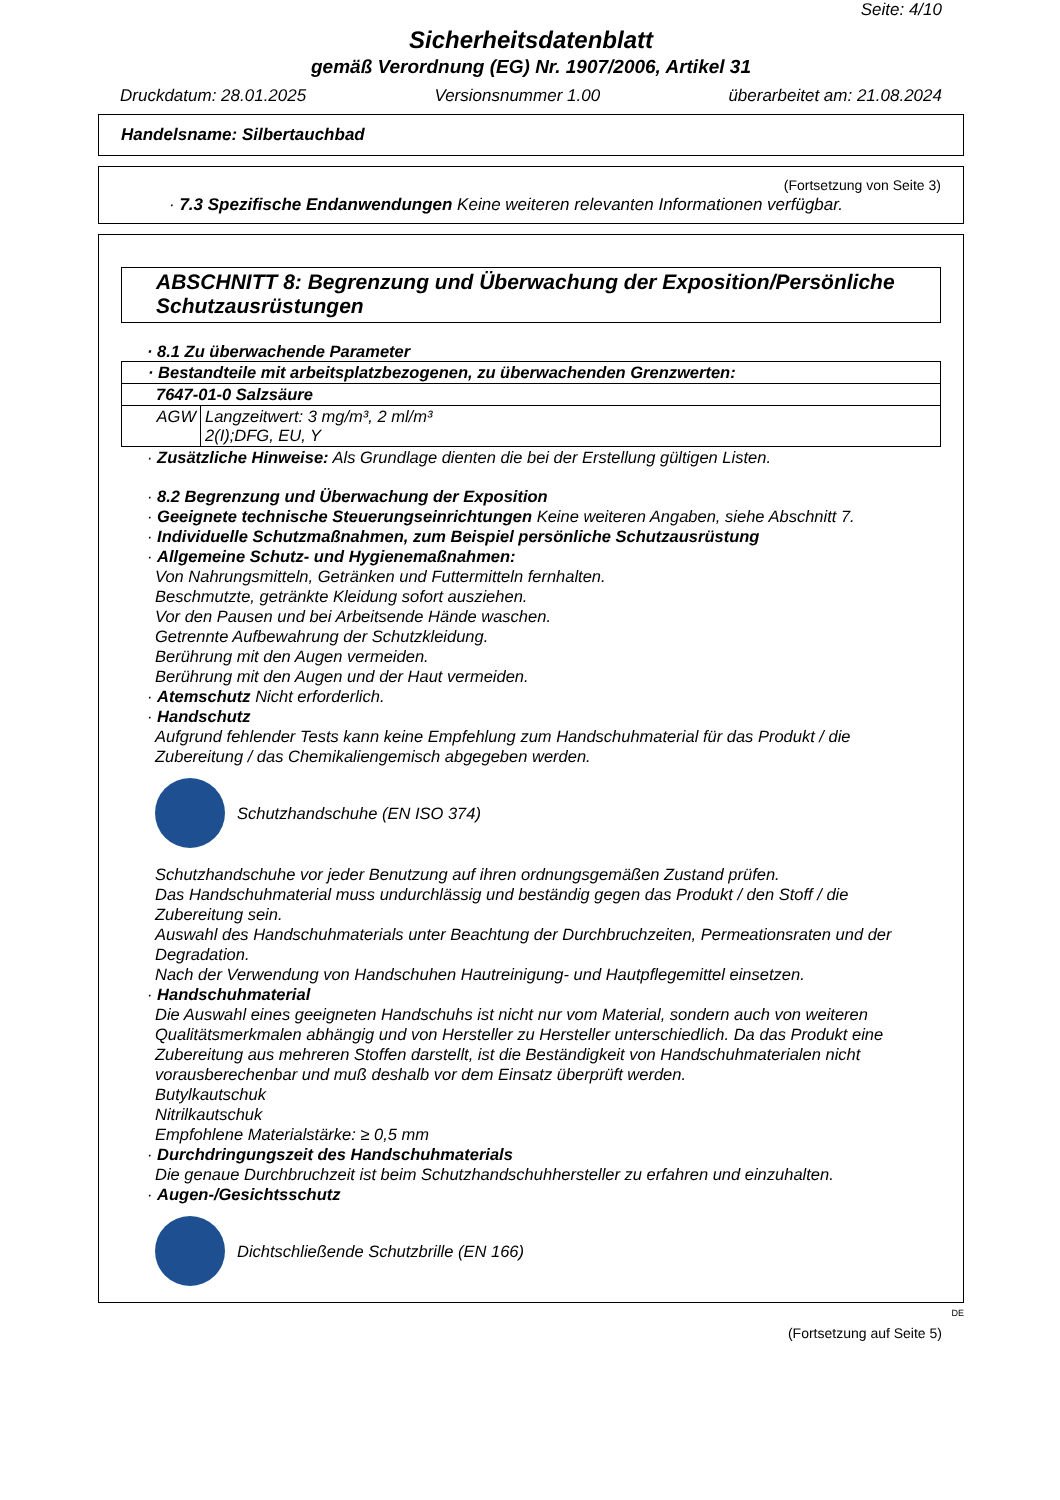Seite: 4/10
Sicherheitsdatenblatt
gemäß Verordnung (EG) Nr. 1907/2006, Artikel 31
Druckdatum: 28.01.2025 Versionsnummer 1.00 überarbeitet am: 21.08.2024
Handelsname: Silbertauchbad
(Fortsetzung von Seite 3)
· 7.3 Spezifische Endanwendungen Keine weiteren relevanten Informationen verfügbar.
ABSCHNITT 8: Begrenzung und Überwachung der Exposition/Persönliche Schutzausrüstungen
· 8.1 Zu überwachende Parameter
| · Bestandteile mit arbeitsplatzbezogenen, zu überwachenden Grenzwerten: | |
| 7647-01-0 Salzsäure | |
| AGW | Langzeitwert: 3 mg/m³, 2 ml/m³ 2(I);DFG, EU, Y |
· Zusätzliche Hinweise: Als Grundlage dienten die bei der Erstellung gültigen Listen.
· 8.2 Begrenzung und Überwachung der Exposition
· Geeignete technische Steuerungseinrichtungen Keine weiteren Angaben, siehe Abschnitt 7.
· Individuelle Schutzmaßnahmen, zum Beispiel persönliche Schutzausrüstung
· Allgemeine Schutz- und Hygienemaßnahmen:
Von Nahrungsmitteln, Getränken und Futtermitteln fernhalten.
Beschmutzte, getränkte Kleidung sofort ausziehen.
Vor den Pausen und bei Arbeitsende Hände waschen.
Getrennte Aufbewahrung der Schutzkleidung.
Berührung mit den Augen vermeiden.
Berührung mit den Augen und der Haut vermeiden.
· Atemschutz Nicht erforderlich.
· Handschutz
Aufgrund fehlender Tests kann keine Empfehlung zum Handschuhmaterial für das Produkt / die Zubereitung / das Chemikaliengemisch abgegeben werden.
Schutzhandschuhe (EN ISO 374)
Schutzhandschuhe vor jeder Benutzung auf ihren ordnungsgemäßen Zustand prüfen.
Das Handschuhmaterial muss undurchlässig und beständig gegen das Produkt / den Stoff / die Zubereitung sein.
Auswahl des Handschuhmaterials unter Beachtung der Durchbruchzeiten, Permeationsraten und der Degradation.
Nach der Verwendung von Handschuhen Hautreinigung- und Hautpflegemittel einsetzen.
· Handschuhmaterial
Die Auswahl eines geeigneten Handschuhs ist nicht nur vom Material, sondern auch von weiteren Qualitätsmerkmalen abhängig und von Hersteller zu Hersteller unterschiedlich. Da das Produkt eine Zubereitung aus mehreren Stoffen darstellt, ist die Beständigkeit von Handschuhmaterialen nicht vorausberechenbar und muß deshalb vor dem Einsatz überprüft werden.
Butylkautschuk
Nitrilkautschuk
Empfohlene Materialstärke: ≥ 0,5 mm
· Durchdringungszeit des Handschuhmaterials
Die genaue Durchbruchzeit ist beim Schutzhandschuhhersteller zu erfahren und einzuhalten.
· Augen-/Gesichtsschutz
Dichtschließende Schutzbrille (EN 166)
DE
(Fortsetzung auf Seite 5)